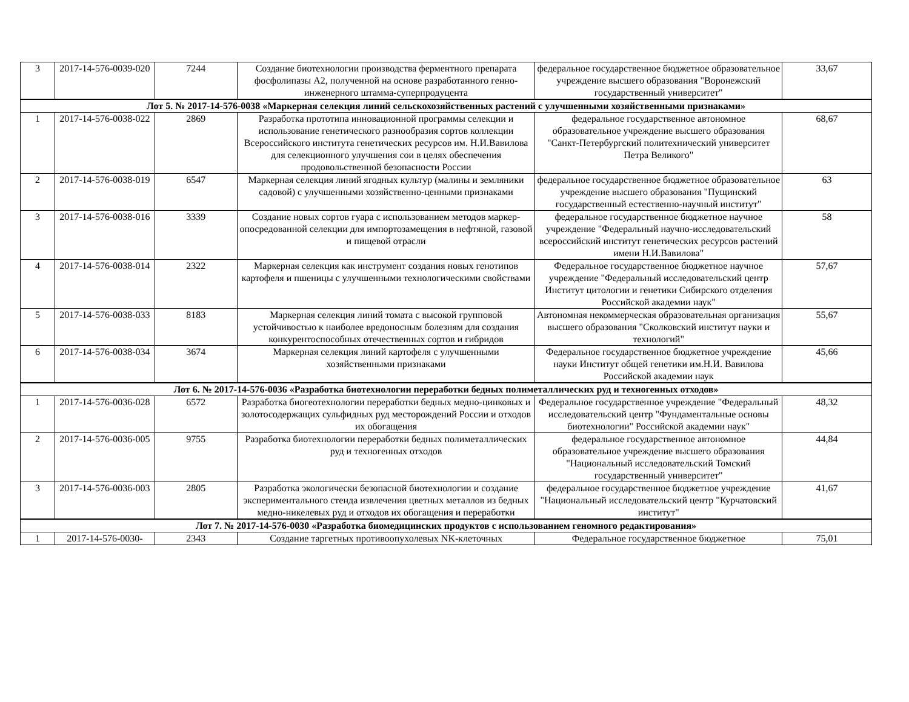| 3 | 2017-14-576-0039-020 | 7244 | Создание биотехнологии производства ферментного препарата фосфолипазы А2, полученной на основе разработанного генно-инженерного штамма-суперпродуцента | федеральное государственное бюджетное образовательное учреждение высшего образования "Воронежский государственный университет" | 33,67 |
| Лот 5. № 2017-14-576-0038 «Маркерная селекция линий сельскохозяйственных растений с улучшенными хозяйственными признаками» | | | | | |
| 1 | 2017-14-576-0038-022 | 2869 | Разработка прототипа инновационной программы селекции и использование генетического разнообразия сортов коллекции Всероссийского института генетических ресурсов им. Н.И.Вавилова для селекционного улучшения сои в целях обеспечения продовольственной безопасности России | федеральное государственное автономное образовательное учреждение высшего образования "Санкт-Петербургский политехнический университет Петра Великого" | 68,67 |
| 2 | 2017-14-576-0038-019 | 6547 | Маркерная селекция линий ягодных культур (малины и земляники садовой) с улучшенными хозяйственно-ценными признаками | федеральное государственное бюджетное образовательное учреждение высшего образования "Пущинский государственный естественно-научный институт" | 63 |
| 3 | 2017-14-576-0038-016 | 3339 | Создание новых сортов гуара с использованием методов маркер-опосредованной селекции для импортозамещения в нефтяной, газовой и пищевой отрасли | федеральное государственное бюджетное научное учреждение "Федеральный научно-исследовательский всероссийский институт генетических ресурсов растений имени Н.И.Вавилова" | 58 |
| 4 | 2017-14-576-0038-014 | 2322 | Маркерная селекция как инструмент создания новых генотипов картофеля и пшеницы с улучшенными технологическими свойствами | Федеральное государственное бюджетное научное учреждение "Федеральный исследовательский центр Институт цитологии и генетики Сибирского отделения Российской академии наук" | 57,67 |
| 5 | 2017-14-576-0038-033 | 8183 | Маркерная селекция линий томата с высокой групповой устойчивостью к наиболее вредоносным болезням для создания конкурентоспособных отечественных сортов и гибридов | Автономная некоммерческая образовательная организация высшего образования "Сколковский институт науки и технологий" | 55,67 |
| 6 | 2017-14-576-0038-034 | 3674 | Маркерная селекция линий картофеля с улучшенными хозяйственными признаками | Федеральное государственное бюджетное учреждение науки Институт общей генетики им.Н.И. Вавилова Российской академии наук | 45,66 |
| Лот 6. № 2017-14-576-0036 «Разработка биотехнологии переработки бедных полиметаллических руд и техногенных отходов» | | | | | |
| 1 | 2017-14-576-0036-028 | 6572 | Разработка биогеотехнологии переработки бедных медно-цинковых и золотосодержащих сульфидных руд месторождений России и отходов их обогащения | Федеральное государственное учреждение "Федеральный исследовательский центр "Фундаментальные основы биотехнологии" Российской академии наук" | 48,32 |
| 2 | 2017-14-576-0036-005 | 9755 | Разработка биотехнологии переработки бедных полиметаллических руд и техногенных отходов | федеральное государственное автономное образовательное учреждение высшего образования "Национальный исследовательский Томский государственный университет" | 44,84 |
| 3 | 2017-14-576-0036-003 | 2805 | Разработка экологически безопасной биотехнологии и создание экспериментального стенда извлечения цветных металлов из бедных медно-никелевых руд и отходов их обогащения и переработки | федеральное государственное бюджетное учреждение "Национальный исследовательский центр "Курчатовский институт" | 41,67 |
| Лот 7. № 2017-14-576-0030 «Разработка биомедицинских продуктов с использованием геномного редактирования» | | | | | |
| 1 | 2017-14-576-0030- | 2343 | Создание таргетных противоопухолевых NK-клеточных | Федеральное государственное бюджетное | 75,01 |